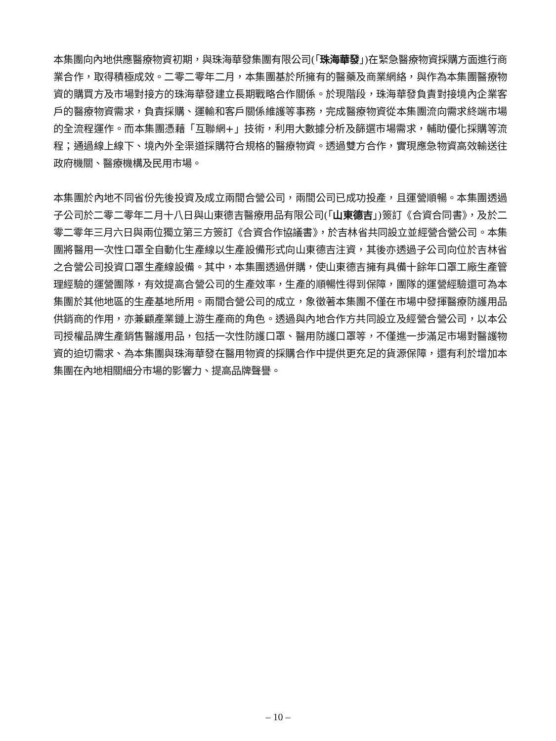本集團向內地供應醫療物資初期，與珠海華發集團有限公司(「珠海華發」)在緊急醫療物資採購方面進行商業合作，取得積極成效。二零二零年二月，本集團基於所擁有的醫藥及商業網絡，與作為本集團醫療物資的購買方及市場對接方的珠海華發建立長期戰略合作關係。於現階段，珠海華發負責對接境內企業客戶的醫療物資需求，負責採購、運輸和客戶關係維護等事務，完成醫療物資從本集團流向需求終端市場的全流程運作。而本集團憑藉「互聯網+」技術，利用大數據分析及篩選市場需求，輔助優化採購等流程；通過線上線下、境內外全渠道採購符合規格的醫療物資。透過雙方合作，實現應急物資高效輸送往政府機關、醫療機構及民用市場。
本集團於內地不同省份先後投資及成立兩間合營公司，兩間公司已成功投產，且運營順暢。本集團透過子公司於二零二零年二月十八日與山東德吉醫療用品有限公司(「山東德吉」)簽訂《合資合同書》，及於二零二零年三月六日與兩位獨立第三方簽訂《合資合作協議書》，於吉林省共同設立並經營合營公司。本集團將醫用一次性口罩全自動化生產線以生產設備形式向山東德吉注資，其後亦透過子公司向位於吉林省之合營公司投資口罩生產線設備。其中，本集團透過併購，使山東德吉擁有具備十餘年口罩工廠生產管理經驗的運營團隊，有效提高合營公司的生產效率，生產的順暢性得到保障，團隊的運營經驗還可為本集團於其他地區的生產基地所用。兩間合營公司的成立，象徵著本集團不僅在市場中發揮醫療防護用品供銷商的作用，亦兼顧產業鏈上游生產商的角色。透過與內地合作方共同設立及經營合營公司，以本公司授權品牌生產銷售醫護用品，包括一次性防護口罩、醫用防護口罩等，不僅進一步滿足市場對醫護物資的迫切需求、為本集團與珠海華發在醫用物資的採購合作中提供更充足的貨源保障，還有利於增加本集團在內地相關細分市場的影響力、提高品牌聲譽。
– 10 –